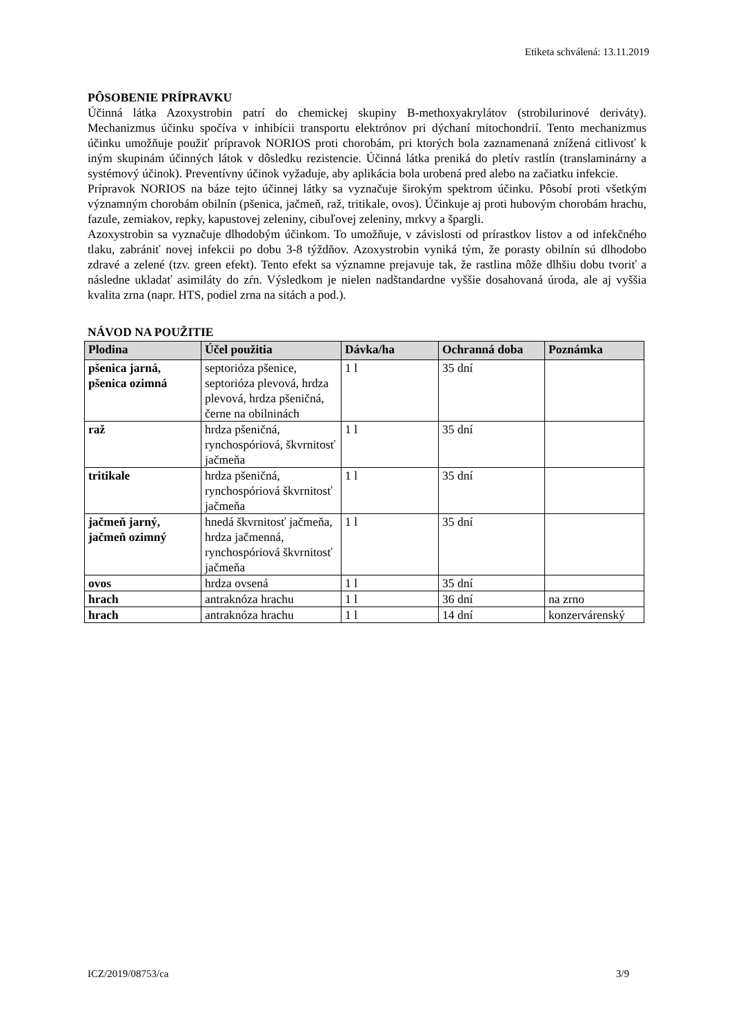Etiketa schválená: 13.11.2019
PÔSOBENIE PRÍPRAVKU
Účinná látka Azoxystrobin patrí do chemickej skupiny B-methoxyakrylátov (strobilurinové deriváty). Mechanizmus účinku spočíva v inhibícii transportu elektrónov pri dýchaní mitochondrií. Tento mechanizmus účinku umožňuje použiť prípravok NORIOS proti chorobám, pri ktorých bola zaznamenaná znížená citlivosť k iným skupinám účinných látok v dôsledku rezistencie. Účinná látka preniká do pletív rastlín (translaminárny a systémový účinok). Preventívny účinok vyžaduje, aby aplikácia bola urobená pred alebo na začiatku infekcie.
Prípravok NORIOS na báze tejto účinnej látky sa vyznačuje širokým spektrom účinku. Pôsobí proti všetkým významným chorobám obilnín (pšenica, jačmeň, raž, tritikale, ovos). Účinkuje aj proti hubovým chorobám hrachu, fazule, zemiakov, repky, kapustovej zeleniny, cibuľovej zeleniny, mrkvy a špargli.
Azoxystrobin sa vyznačuje dlhodobým účinkom. To umožňuje, v závislosti od prírastkov listov a od infekčného tlaku, zabrániť novej infekcii po dobu 3-8 týždňov. Azoxystrobin vyniká tým, že porasty obilnín sú dlhodobo zdravé a zelené (tzv. green efekt). Tento efekt sa významne prejavuje tak, že rastlina môže dlhšiu dobu tvoriť a následne ukladať asimiláty do zŕn. Výsledkom je nielen nadštandardne vyššie dosahovaná úroda, ale aj vyššia kvalita zrna (napr. HTS, podiel zrna na sitách a pod.).
NÁVOD NA POUŽITIE
| Plodina | Účel použitia | Dávka/ha | Ochranná doba | Poznámka |
| --- | --- | --- | --- | --- |
| pšenica jarná, pšenica ozimná | septorióza pšenice, septorióza plevová, hrdza plevová, hrdza pšeničná, černe na obilninách | 1 l | 35 dní | |
| raž | hrdza pšeničná, rynchospóriová, škvrnitosť jačmeňa | 1 l | 35 dní | |
| tritikale | hrdza pšeničná, rynchospóriová škvrnitosť jačmeňa | 1 l | 35 dní | |
| jačmeň jarný, jačmeň ozimný | hnedá škvrnitosť jačmeňa, hrdza jačmenná, rynchospóriová škvrnitosť jačmeňa | 1 l | 35 dní | |
| ovos | hrdza ovsená | 1 l | 35 dní | |
| hrach | antraknóza hrachu | 1 l | 36 dní | na zrno |
| hrach | antraknóza hrachu | 1 l | 14 dní | konzervárenský |
ICZ/2019/08753/ca 3/9